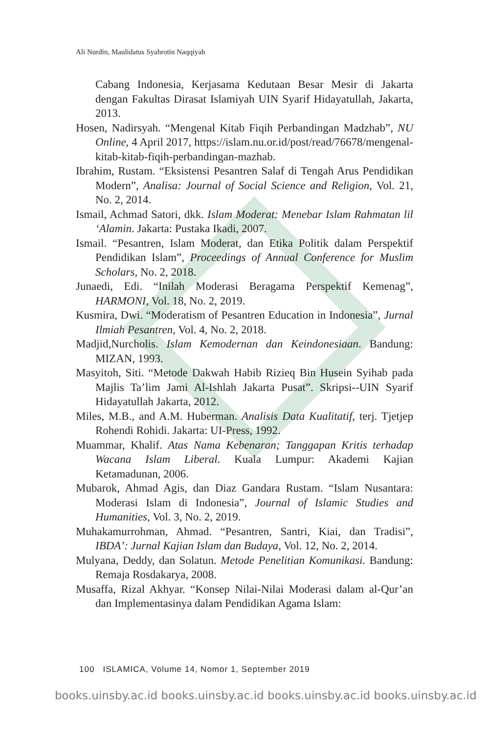Ali Nurdin, Maulidatus Syahrotin Naqqiyah
Cabang Indonesia, Kerjasama Kedutaan Besar Mesir di Jakarta dengan Fakultas Dirasat Islamiyah UIN Syarif Hidayatullah, Jakarta, 2013.
Hosen, Nadirsyah. “Mengenal Kitab Fiqih Perbandingan Madzhab”, NU Online, 4 April 2017, https://islam.nu.or.id/post/read/76678/mengenal-kitab-kitab-fiqih-perbandingan-mazhab.
Ibrahim, Rustam. “Eksistensi Pesantren Salaf di Tengah Arus Pendidikan Modern”, Analisa: Journal of Social Science and Religion, Vol. 21, No. 2, 2014.
Ismail, Achmad Satori, dkk. Islam Moderat: Menebar Islam Rahmatan lil ‘Alamin. Jakarta: Pustaka Ikadi, 2007.
Ismail. “Pesantren, Islam Moderat, dan Etika Politik dalam Perspektif Pendidikan Islam”, Proceedings of Annual Conference for Muslim Scholars, No. 2, 2018.
Junaedi, Edi. “Inilah Moderasi Beragama Perspektif Kemenag”, HARMONI, Vol. 18, No. 2, 2019.
Kusmira, Dwi. “Moderatism of Pesantren Education in Indonesia”, Jurnal Ilmiah Pesantren, Vol. 4, No. 2, 2018.
Madjid,Nurcholis. Islam Kemodernan dan Keindonesiaan. Bandung: MIZAN, 1993.
Masyitoh, Siti. “Metode Dakwah Habib Rizieq Bin Husein Syihab pada Majlis Ta’lim Jami Al-Ishlah Jakarta Pusat”. Skripsi--UIN Syarif Hidayatullah Jakarta, 2012.
Miles, M.B., and A.M. Huberman. Analisis Data Kualitatif, terj. Tjetjep Rohendi Rohidi. Jakarta: UI-Press, 1992.
Muammar, Khalif. Atas Nama Kebenaran; Tanggapan Kritis terhadap Wacana Islam Liberal. Kuala Lumpur: Akademi Kajian Ketamadunan, 2006.
Mubarok, Ahmad Agis, dan Diaz Gandara Rustam. “Islam Nusantara: Moderasi Islam di Indonesia”, Journal of Islamic Studies and Humanities, Vol. 3, No. 2, 2019.
Muhakamurrohman, Ahmad. “Pesantren, Santri, Kiai, dan Tradisi”, IBDA’: Jurnal Kajian Islam dan Budaya, Vol. 12, No. 2, 2014.
Mulyana, Deddy, dan Solatun. Metode Penelitian Komunikasi. Bandung: Remaja Rosdakarya, 2008.
Musaffa, Rizal Akhyar. “Konsep Nilai-Nilai Moderasi dalam al-Qur’an dan Implementasinya dalam Pendidikan Agama Islam:
100 ISLAMICA, Volume 14, Nomor 1, September 2019
books.uinsby.ac.id books.uinsby.ac.id books.uinsby.ac.id books.uinsby.ac.id